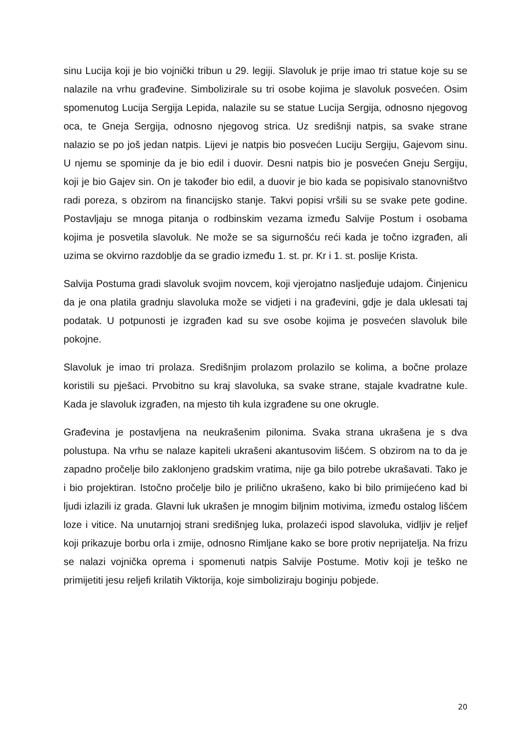sinu Lucija koji je bio vojnički tribun u 29. legiji. Slavoluk je prije imao tri statue koje su se nalazile na vrhu građevine. Simbolizirale su tri osobe kojima je slavoluk posvećen. Osim spomenutog Lucija Sergija Lepida, nalazile su se statue Lucija Sergija, odnosno njegovog oca, te Gneja Sergija, odnosno njegovog strica. Uz središnji natpis, sa svake strane nalazio se po još jedan natpis. Lijevi je natpis bio posvećen Luciju Sergiju, Gajevom sinu. U njemu se spominje da je bio edil i duovir. Desni natpis bio je posvećen Gneju Sergiju, koji je bio Gajev sin. On je također bio edil, a duovir je bio kada se popisivalo stanovništvo radi poreza, s obzirom na financijsko stanje. Takvi popisi vršili su se svake pete godine. Postavljaju se mnoga pitanja o rodbinskim vezama između Salvije Postum i osobama kojima je posvetila slavoluk. Ne može se sa sigurnošću reći kada je točno izgrađen, ali uzima se okvirno razdoblje da se gradio između 1. st. pr. Kr i 1. st. poslije Krista.
Salvija Postuma gradi slavoluk svojim novcem, koji vjerojatno nasljeđuje udajom. Činjenicu da je ona platila gradnju slavoluka može se vidjeti i na građevini, gdje je dala uklesati taj podatak. U potpunosti je izgrađen kad su sve osobe kojima je posvećen slavoluk bile pokojne.
Slavoluk je imao tri prolaza. Središnjim prolazom prolazilo se kolima, a bočne prolaze koristili su pješaci. Prvobitno su kraj slavoluka, sa svake strane, stajale kvadratne kule. Kada je slavoluk izgrađen, na mjesto tih kula izgrađene su one okrugle.
Građevina je postavljena na neukrašenim pilonima. Svaka strana ukrašena je s dva polustupa. Na vrhu se nalaze kapiteli ukrašeni akantusovim lišćem. S obzirom na to da je zapadno pročelje bilo zaklonjeno gradskim vratima, nije ga bilo potrebe ukrašavati. Tako je i bio projektiran. Istočno pročelje bilo je prilično ukrašeno, kako bi bilo primijećeno kad bi ljudi izlazili iz grada. Glavni luk ukrašen je mnogim biljnim motivima, između ostalog lišćem loze i vitice. Na unutarnjoj strani središnjeg luka, prolazeći ispod slavoluka, vidljiv je reljef koji prikazuje borbu orla i zmije, odnosno Rimljane kako se bore protiv neprijatelja. Na frizu se nalazi vojnička oprema i spomenuti natpis Salvije Postume. Motiv koji je teško ne primijetiti jesu reljefi krilatih Viktorija, koje simboliziraju boginju pobjede.
20